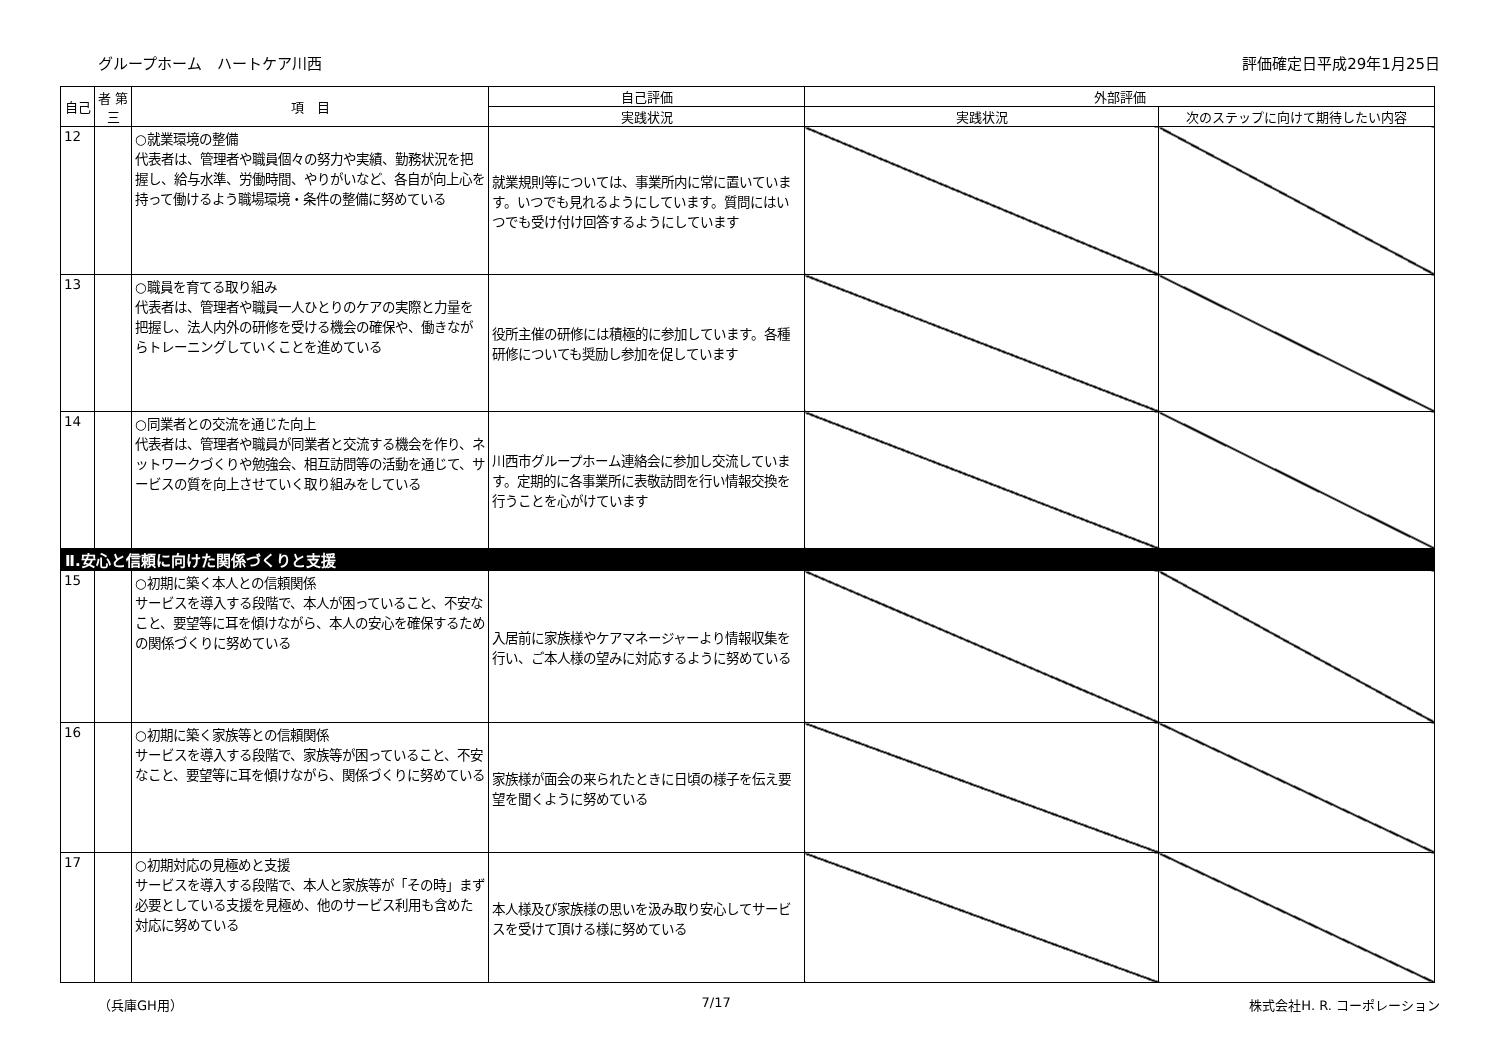グループホーム　ハートケア川西 評価確定日平成29年1月25日
| 自己 | 者 第三 | 項 目 | 自己評価 | 外部評価 | |
| --- | --- | --- | --- | --- | --- |
| | | | 実践状況 | 実践状況 | 次のステップに向けて期待したい内容 |
| 12 | | ○就業環境の整備 代表者は、管理者や職員個々の努力や実績、勤務状況を把握し、給与水準、労働時間、やりがいなど、各自が向上心を持って働けるよう職場環境・条件の整備に努めている | 就業規則等については、事業所内に常に置いています。いつでも見れるようにしています。質問にはいつでも受け付け回答するようにしています | | |
| 13 | | ○職員を育てる取り組み 代表者は、管理者や職員一人ひとりのケアの実際と力量を把握し、法人内外の研修を受ける機会の確保や、働きながらトレーニングしていくことを進めている | 役所主催の研修には積極的に参加しています。各種研修についても奨励し参加を促しています | | |
| 14 | | ○同業者との交流を通じた向上 代表者は、管理者や職員が同業者と交流する機会を作り、ネットワークづくりや勉強会、相互訪問等の活動を通じて、サービスの質を向上させていく取り組みをしている | 川西市グループホーム連絡会に参加し交流しています。定期的に各事業所に表敬訪問を行い情報交換を行うことを心がけています | | |
| Ⅱ.安心と信頼に向けた関係づくりと支援 | | | | | |
| 15 | | ○初期に築く本人との信頼関係 サービスを導入する段階で、本人が困っていること、不安なこと、要望等に耳を傾けながら、本人の安心を確保するための関係づくりに努めている | 入居前に家族様やケアマネージャーより情報収集を行い、ご本人様の望みに対応するように努めている | | |
| 16 | | ○初期に築く家族等との信頼関係 サービスを導入する段階で、家族等が困っていること、不安なこと、要望等に耳を傾けながら、関係づくりに努めている | 家族様が面会の来られたときに日頃の様子を伝え要望を聞くように努めている | | |
| 17 | | ○初期対応の見極めと支援 サービスを導入する段階で、本人と家族等が「その時」まず必要としている支援を見極め、他のサービス利用も含めた対応に努めている | 本人様及び家族様の思いを汲み取り安心してサービスを受けて頂ける様に努めている | | |
（兵庫GH用） 7/17 株式会社H. R. コーポレーション